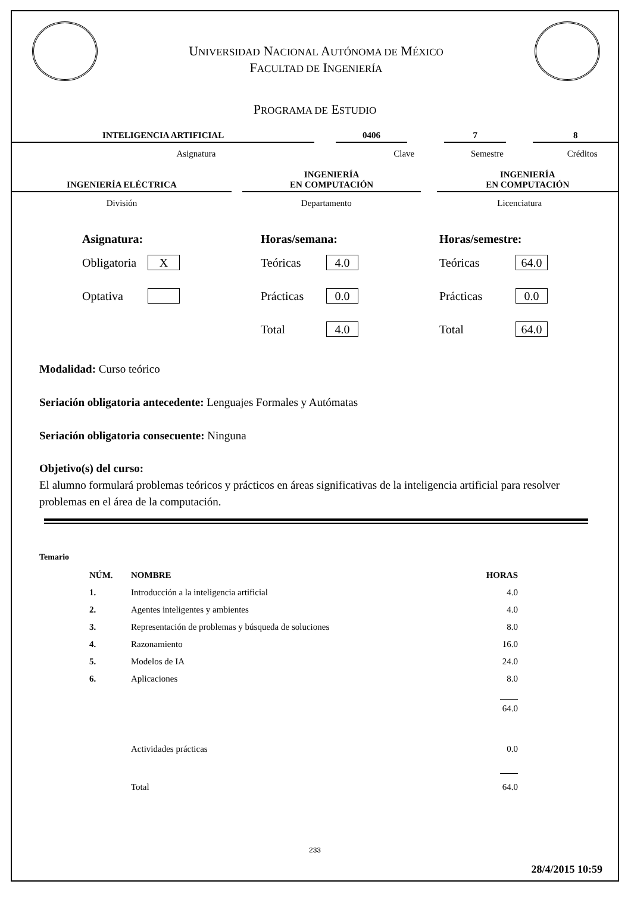UNIVERSIDAD NACIONAL AUTÓNOMA DE MÉXICO
FACULTAD DE INGENIERÍA
PROGRAMA DE ESTUDIO
INTELIGENCIA ARTIFICIAL
0406
7
8
Asignatura Clave Semestre Créditos
INGENIERÍA ELÉCTRICA
INGENIERÍA
EN COMPUTACIÓN
INGENIERÍA
EN COMPUTACIÓN
División Departamento Licenciatura
Asignatura:
Obligatoria
X
Optativa
Horas/semana:
Teóricas
4.0
Prácticas
0.0
Total
4.0
Horas/semestre:
Teóricas
64.0
Prácticas
0.0
Total
64.0
Modalidad: Curso teórico
Seriación obligatoria antecedente: Lenguajes Formales y Autómatas
Seriación obligatoria consecuente: Ninguna
Objetivo(s) del curso:
El alumno formulará problemas teóricos y prácticos en áreas significativas de la inteligencia artificial para resolver problemas en el área de la computación.
Temario
| NÚM. | NOMBRE | HORAS |
| --- | --- | --- |
| 1. | Introducción a la inteligencia artificial | 4.0 |
| 2. | Agentes inteligentes y ambientes | 4.0 |
| 3. | Representación de problemas y búsqueda de soluciones | 8.0 |
| 4. | Razonamiento | 16.0 |
| 5. | Modelos de IA | 24.0 |
| 6. | Aplicaciones | 8.0 |
| | | 64.0 |
| | Actividades prácticas | 0.0 |
| | Total | 64.0 |
233
28/4/2015 10:59